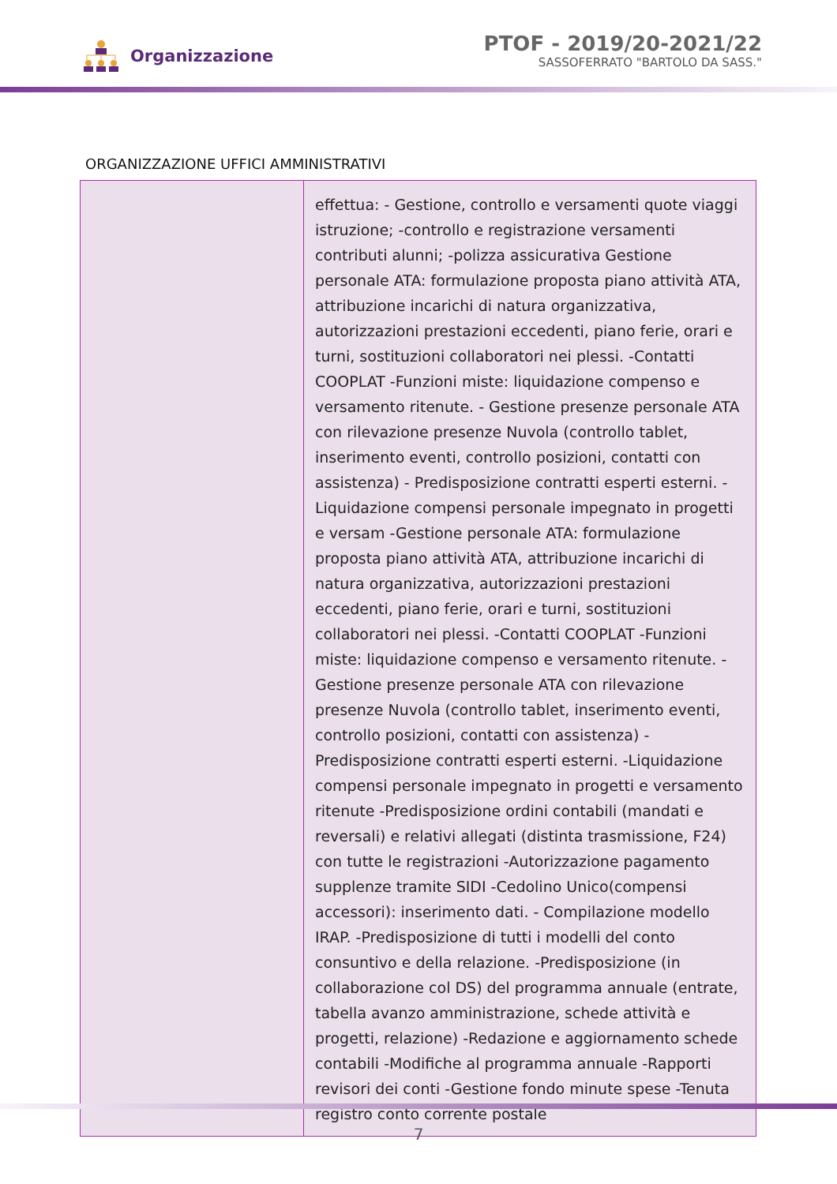Organizzazione
PTOF - 2019/20-2021/22
SASSOFERRATO "BARTOLO DA SASS."
ORGANIZZAZIONE UFFICI AMMINISTRATIVI
| | effettua: - Gestione, controllo e versamenti quote viaggi istruzione; -controllo e registrazione versamenti contributi alunni; -polizza assicurativa Gestione personale ATA: formulazione proposta piano attività ATA, attribuzione incarichi di natura organizzativa, autorizzazioni prestazioni eccedenti, piano ferie, orari e turni, sostituzioni collaboratori nei plessi. -Contatti COOPLAT -Funzioni miste: liquidazione compenso e versamento ritenute. - Gestione presenze personale ATA con rilevazione presenze Nuvola (controllo tablet, inserimento eventi, controllo posizioni, contatti con assistenza) - Predisposizione contratti esperti esterni. - Liquidazione compensi personale impegnato in progetti e versam -Gestione personale ATA: formulazione proposta piano attività ATA, attribuzione incarichi di natura organizzativa, autorizzazioni prestazioni eccedenti, piano ferie, orari e turni, sostituzioni collaboratori nei plessi. -Contatti COOPLAT -Funzioni miste: liquidazione compenso e versamento ritenute. - Gestione presenze personale ATA con rilevazione presenze Nuvola (controllo tablet, inserimento eventi, controllo posizioni, contatti con assistenza) - Predisposizione contratti esperti esterni. -Liquidazione compensi personale impegnato in progetti e versamento ritenute -Predisposizione ordini contabili (mandati e reversali) e relativi allegati (distinta trasmissione, F24) con tutte le registrazioni -Autorizzazione pagamento supplenze tramite SIDI -Cedolino Unico(compensi accessori): inserimento dati. - Compilazione modello IRAP. -Predisposizione di tutti i modelli del conto consuntivo e della relazione. -Predisposizione (in collaborazione col DS) del programma annuale (entrate, tabella avanzo amministrazione, schede attività e progetti, relazione) -Redazione e aggiornamento schede contabili -Modifiche al programma annuale -Rapporti revisori dei conti -Gestione fondo minute spese -Tenuta registro conto corrente postale |
7